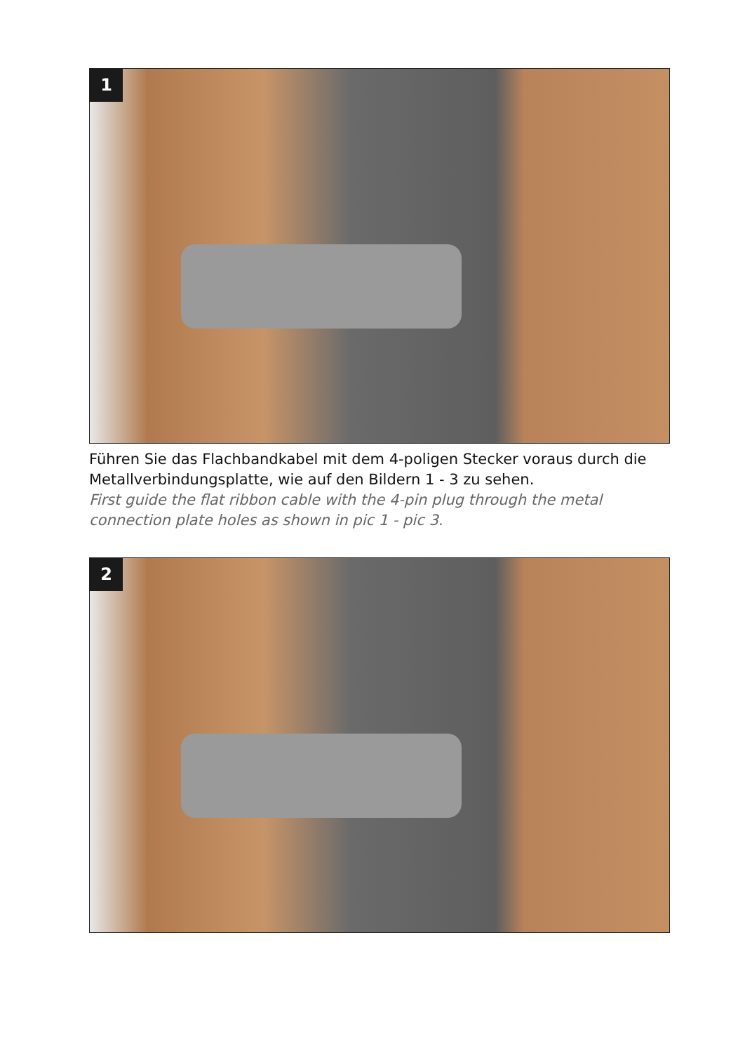1
Führen Sie das Flachbandkabel mit dem 4-poligen Stecker voraus durch die Metallverbindungsplatte, wie auf den Bildern 1 - 3 zu sehen.
First guide the flat ribbon cable with the 4-pin plug through the metal connection plate holes as shown in pic 1 - pic 3.
2